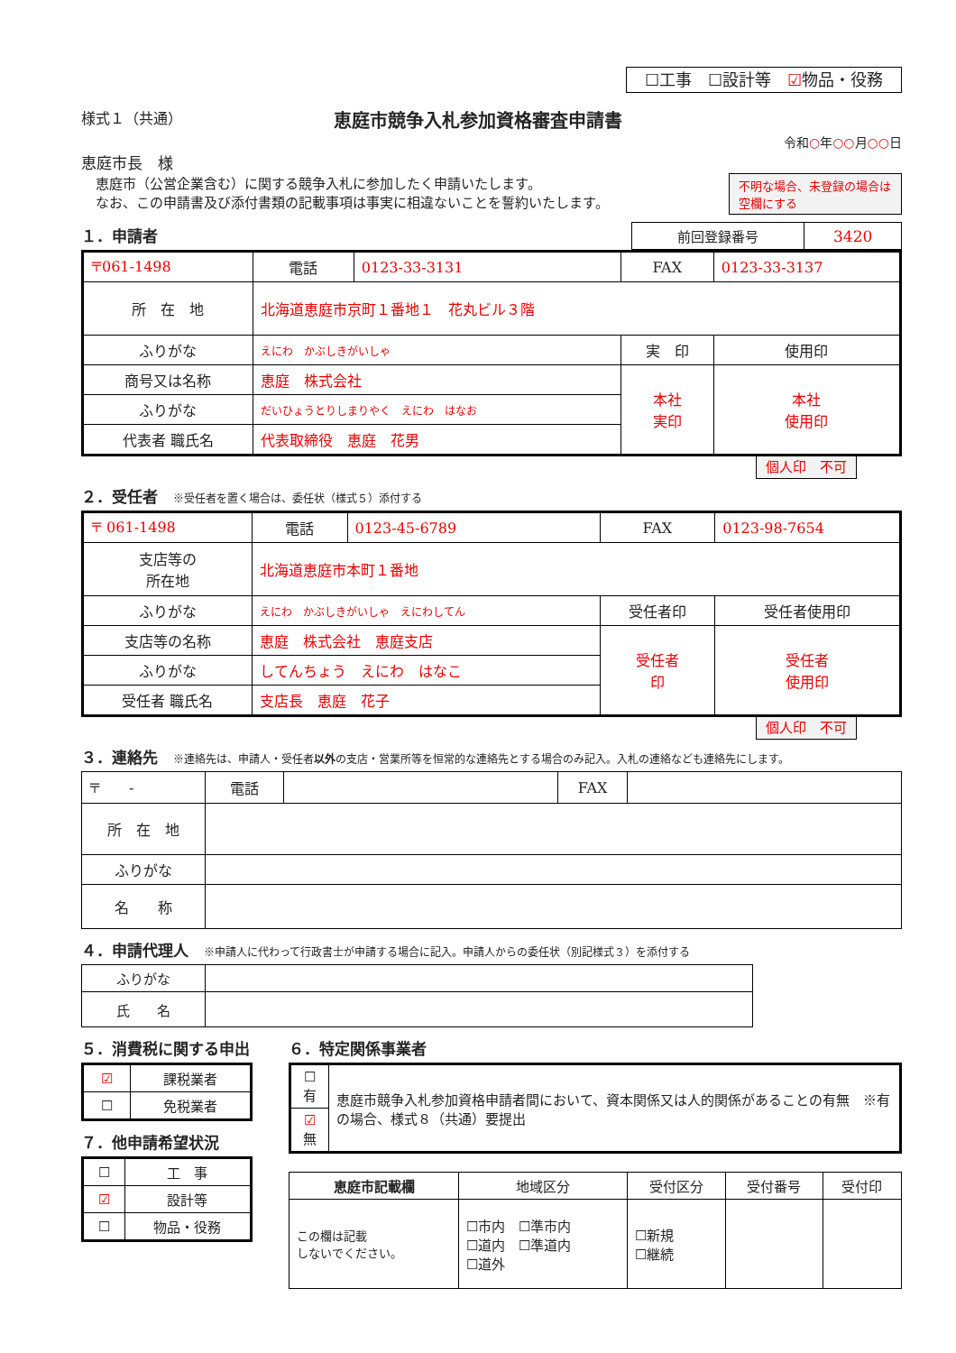☐工事　☐設計等　☑物品・役務
様式１（共通）
恵庭市競争入札参加資格審査申請書
令和○年○○月○○日
恵庭市長　様
恵庭市（公営企業含む）に関する競争入札に参加したく申請いたします。
なお、この申請書及び添付書類の記載事項は事実に相違ないことを誓約いたします。
不明な場合、未登録の場合は空欄にする
１．申請者
| 前回登録番号 | 3420 |
| 〒061-1498 | 電話 | 0123-33-3131 | FAX | 0123-33-3137 | |
| 所 在 地 | 北海道恵庭市京町１番地１ 花丸ビル３階 | | | | |
| ふりがな | えにわ かぶしきがいしゃ | | 実 印 | | 使用印 |
| 商号又は名称 | 恵庭 株式会社 | | 本社 実印 | | 本社 使用印 |
| ふりがな | だいひょうとりしまりやく えにわ はなお | | | | |
| 代表者 職氏名 | 代表取締役 恵庭 花男 | | | | |
個人印　不可
２．受任者　※受任者を置く場合は、委任状（様式５）添付する
| 〒 061-1498 | 電話 | 0123-45-6789 | FAX | 0123-98-7654 | |
| 支店等の 所在地 | 北海道恵庭市本町１番地 | | | | |
| ふりがな | えにわ かぶしきがいしゃ えにわしてん | | 受任者印 | | 受任者使用印 |
| 支店等の名称 | 恵庭 株式会社 恵庭支店 | | 受任者 印 | | 受任者 使用印 |
| ふりがな | してんちょう えにわ はなこ | | | | |
| 受任者 職氏名 | 支店長 恵庭 花子 | | | | |
個人印　不可
３．連絡先　※連絡先は、申請人・受任者以外の支店・営業所等を恒常的な連絡先とする場合のみ記入。入札の連絡なども連絡先にします。
| 〒 - | 電話 | | FAX | |
| 所 在 地 | | | | |
| ふりがな | | | | |
| 名 称 | | | | |
４．申請代理人　※申請人に代わって行政書士が申請する場合に記入。申請人からの委任状（別記様式３）を添付する
| ふりがな | |
| 氏 名 | |
５．消費税に関する申出
| ☑ | 課税業者 |
| ☐ | 免税業者 |
７．他申請希望状況
| ☐ | 工 事 |
| ☑ | 設計等 |
| ☐ | 物品・役務 |
６．特定関係事業者
| ☐有 | 恵庭市競争入札参加資格申請者間において、資本関係又は人的関係があることの有無 ※有の場合、様式８（共通）要提出 |
| ☑ 無 | |
| 恵庭市記載欄 | 地域区分 | 受付区分 | 受付番号 | 受付印 |
| --- | --- | --- | --- | --- |
| この欄は記載 しないでください。 | ☐市内 ☐準市内 ☐道内 ☐準道内 ☐道外 | ☐新規 ☐継続 | | |